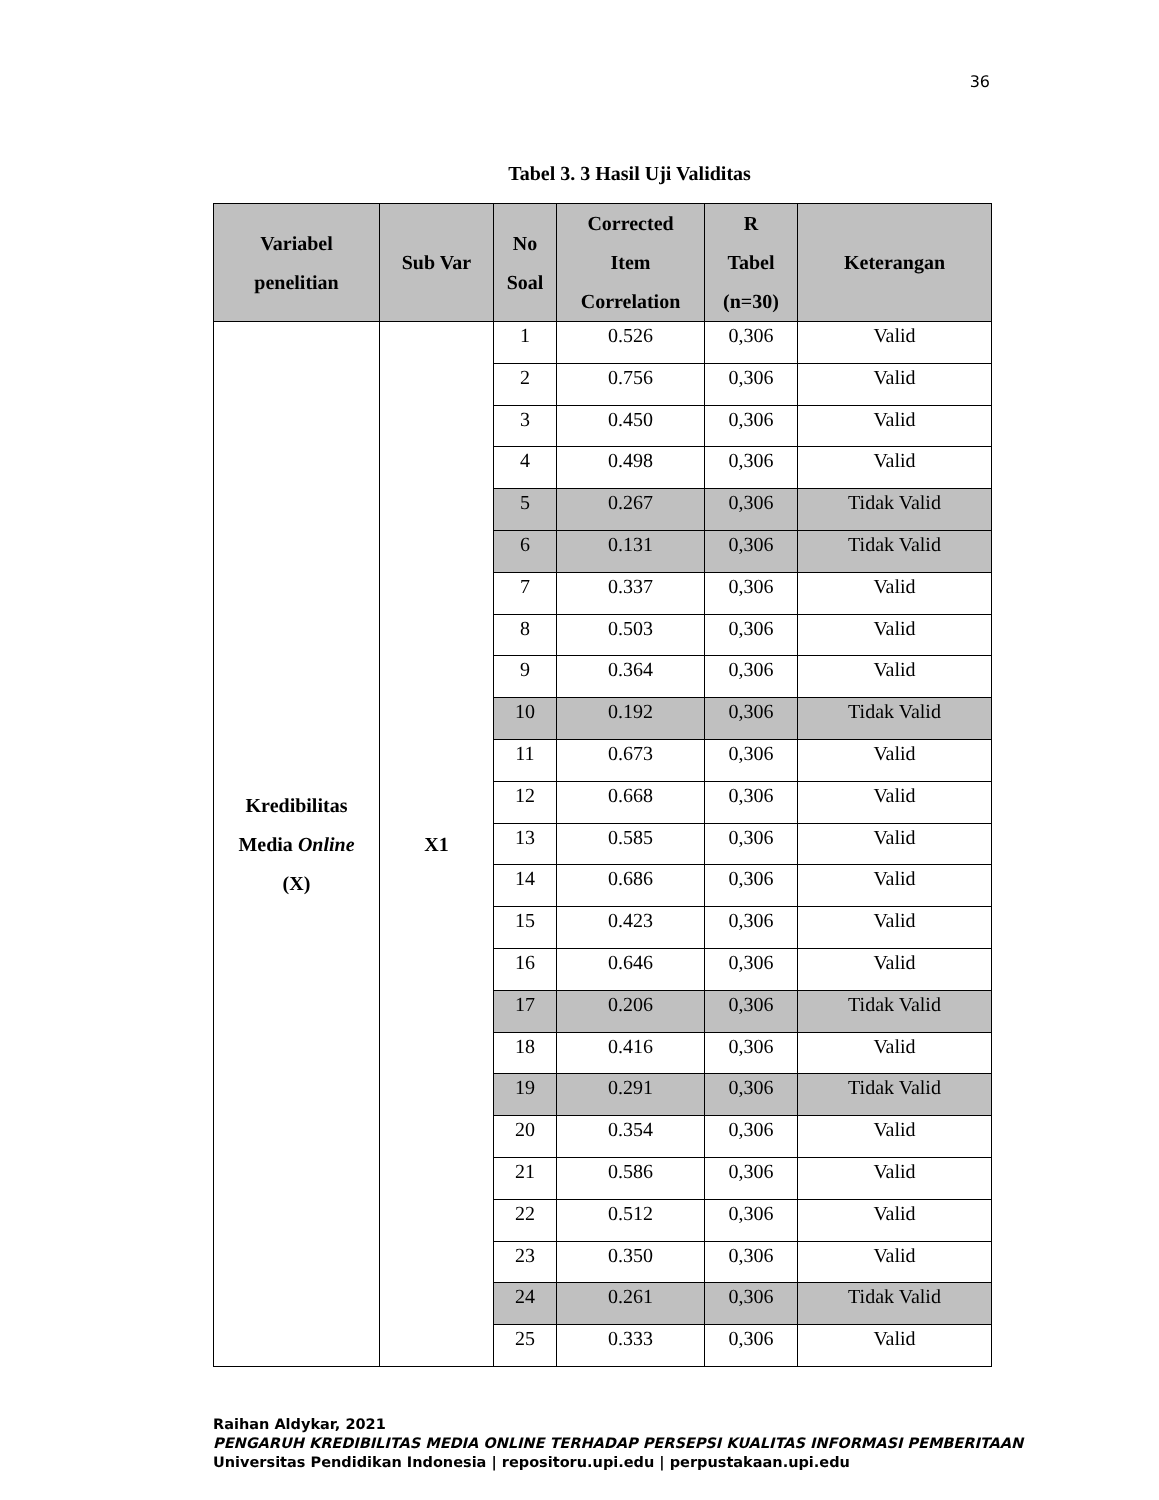36
Tabel 3. 3 Hasil Uji Validitas
| Variabel penelitian | Sub Var | No Soal | Corrected Item Correlation | R Tabel (n=30) | Keterangan |
| --- | --- | --- | --- | --- | --- |
| Kredibilitas Media Online (X) | X1 | 1 | 0.526 | 0,306 | Valid |
| | | 2 | 0.756 | 0,306 | Valid |
| | | 3 | 0.450 | 0,306 | Valid |
| | | 4 | 0.498 | 0,306 | Valid |
| | | 5 | 0.267 | 0,306 | Tidak Valid |
| | | 6 | 0.131 | 0,306 | Tidak Valid |
| | | 7 | 0.337 | 0,306 | Valid |
| | | 8 | 0.503 | 0,306 | Valid |
| | | 9 | 0.364 | 0,306 | Valid |
| | | 10 | 0.192 | 0,306 | Tidak Valid |
| | | 11 | 0.673 | 0,306 | Valid |
| | | 12 | 0.668 | 0,306 | Valid |
| | | 13 | 0.585 | 0,306 | Valid |
| | | 14 | 0.686 | 0,306 | Valid |
| | | 15 | 0.423 | 0,306 | Valid |
| | | 16 | 0.646 | 0,306 | Valid |
| | | 17 | 0.206 | 0,306 | Tidak Valid |
| | | 18 | 0.416 | 0,306 | Valid |
| | | 19 | 0.291 | 0,306 | Tidak Valid |
| | | 20 | 0.354 | 0,306 | Valid |
| | | 21 | 0.586 | 0,306 | Valid |
| | | 22 | 0.512 | 0,306 | Valid |
| | | 23 | 0.350 | 0,306 | Valid |
| | | 24 | 0.261 | 0,306 | Tidak Valid |
| | | 25 | 0.333 | 0,306 | Valid |
Raihan Aldykar, 2021
PENGARUH KREDIBILITAS MEDIA ONLINE TERHADAP PERSEPSI KUALITAS INFORMASI PEMBERITAAN
Universitas Pendidikan Indonesia | repositoru.upi.edu | perpustakaan.upi.edu